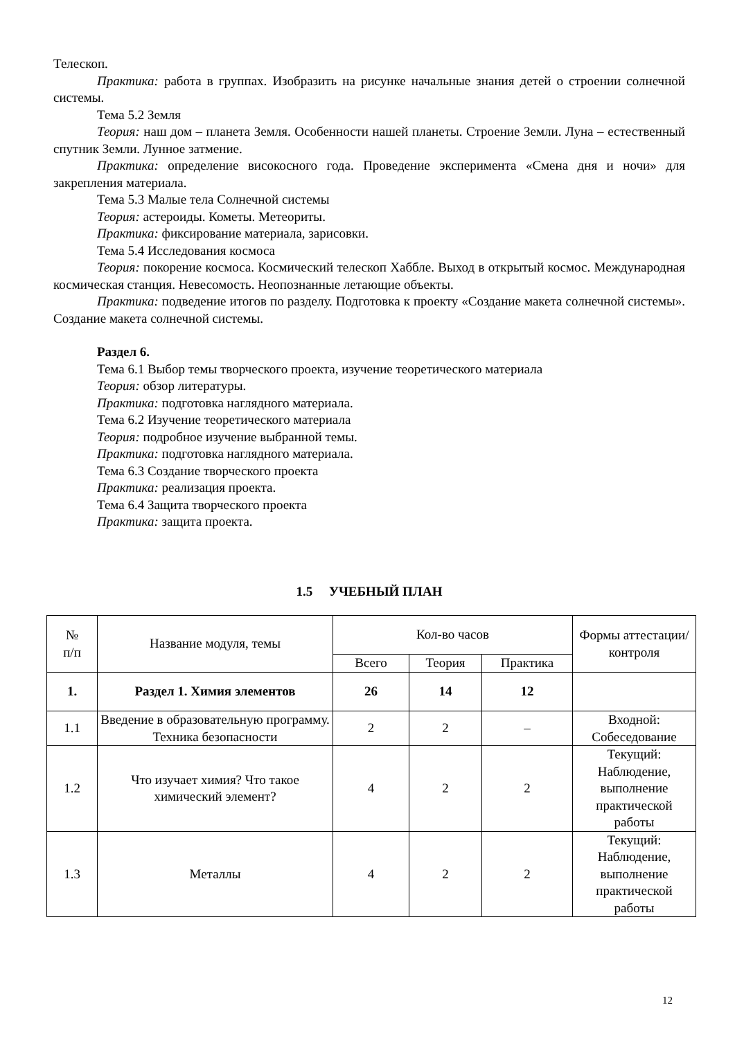Телескоп.
Практика: работа в группах. Изобразить на рисунке начальные знания детей о строении солнечной системы.
Тема 5.2 Земля
Теория: наш дом – планета Земля. Особенности нашей планеты. Строение Земли. Луна – естественный спутник Земли. Лунное затмение.
Практика: определение високосного года. Проведение эксперимента «Смена дня и ночи» для закрепления материала.
Тема 5.3 Малые тела Солнечной системы
Теория: астероиды. Кометы. Метеориты.
Практика: фиксирование материала, зарисовки.
Тема 5.4 Исследования космоса
Теория: покорение космоса. Космический телескоп Хаббле. Выход в открытый космос. Международная космическая станция. Невесомость. Неопознанные летающие объекты.
Практика: подведение итогов по разделу. Подготовка к проекту «Создание макета солнечной системы». Создание макета солнечной системы.
Раздел 6.
Тема 6.1 Выбор темы творческого проекта, изучение теоретического материала
Теория: обзор литературы.
Практика: подготовка наглядного материала.
Тема 6.2 Изучение теоретического материала
Теория: подробное изучение выбранной темы.
Практика: подготовка наглядного материала.
Тема 6.3 Создание творческого проекта
Практика: реализация проекта.
Тема 6.4 Защита творческого проекта
Практика: защита проекта.
1.5 УЧЕБНЫЙ ПЛАН
| № п/п | Название модуля, темы | Кол-во часов | | | Формы аттестации/ контроля |
| --- | --- | --- | --- | --- | --- |
| | | Всего | Теория | Практика | |
| 1. | Раздел 1. Химия элементов | 26 | 14 | 12 | |
| 1.1 | Введение в образовательную программу. Техника безопасности | 2 | 2 | – | Входной: Собеседование |
| 1.2 | Что изучает химия? Что такое химический элемент? | 4 | 2 | 2 | Текущий: Наблюдение, выполнение практической работы |
| 1.3 | Металлы | 4 | 2 | 2 | Текущий: Наблюдение, выполнение практической работы |
12